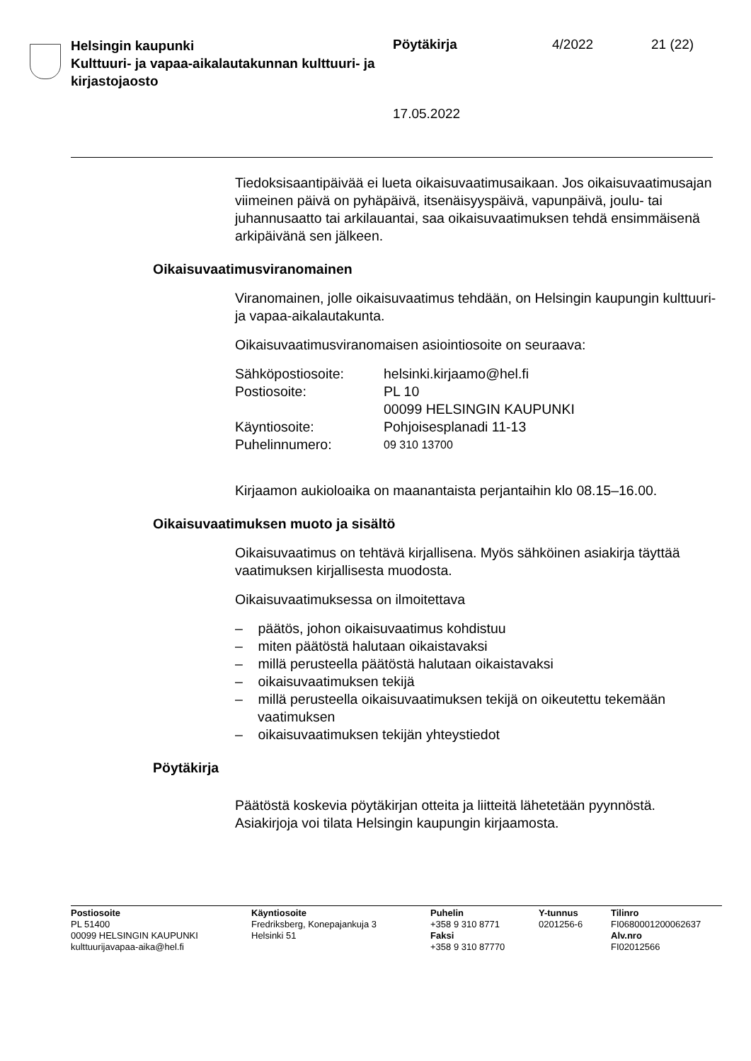Helsingin kaupunki
Kulttuuri- ja vapaa-aikalautakunnan kulttuuri- ja kirjastojaosto
Pöytäkirja 4/2022 21 (22)
17.05.2022
Tiedoksisaantipäivää ei lueta oikaisuvaatimusaikaan. Jos oikaisuvaati­musajan viimeinen päivä on pyhäpäivä, itsenäisyyspäivä, vapunpäivä, joulu- tai juhannusaatto tai arkilauantai, saa oikaisuvaatimuksen tehdä ensimmäisenä arkipäivänä sen jälkeen.
Oikaisuvaatimusviranomainen
Viranomainen, jolle oikaisuvaatimus tehdään, on Helsingin kaupungin kulttuuri- ja vapaa-aikalautakunta.
Oikaisuvaatimusviranomaisen asiointiosoite on seuraava:
| Sähköpostiosoite: | helsinki.kirjaamo@hel.fi |
| Postiosoite: | PL 10 00099 HELSINGIN KAUPUNKI |
| Käyntiosoite: | Pohjoisesplanadi 11-13 |
| Puhelinnumero: | 09 310 13700 |
Kirjaamon aukioloaika on maanantaista perjantaihin klo 08.15–16.00.
Oikaisuvaatimuksen muoto ja sisältö
Oikaisuvaatimus on tehtävä kirjallisena. Myös sähköinen asiakirja täyt­tää vaatimuksen kirjallisesta muodosta.
Oikaisuvaatimuksessa on ilmoitettava
– päätös, johon oikaisuvaatimus kohdistuu
– miten päätöstä halutaan oikaistavaksi
– millä perusteella päätöstä halutaan oikaistavaksi
– oikaisuvaatimuksen tekijä
– millä perusteella oikaisuvaatimuksen tekijä on oikeutettu tekemään vaatimuksen
– oikaisuvaatimuksen tekijän yhteystiedot
Pöytäkirja
Päätöstä koskevia pöytäkirjan otteita ja liitteitä lähetetään pyynnöstä. Asiakirjoja voi tilata Helsingin kaupungin kirjaamosta.
Postiosoite
PL 51400
00099 HELSINGIN KAUPUNKI
kulttuurijavapaa-aika@hel.fi
Käyntiosoite
Fredriksberg, Konepajankuja 3
Helsinki 51
Puhelin
+358 9 310 8771
Faksi
+358 9 310 87770
Y-tunnus
0201256-6
Tilinro
FI0680001200062637
Alv.nro
FI02012566